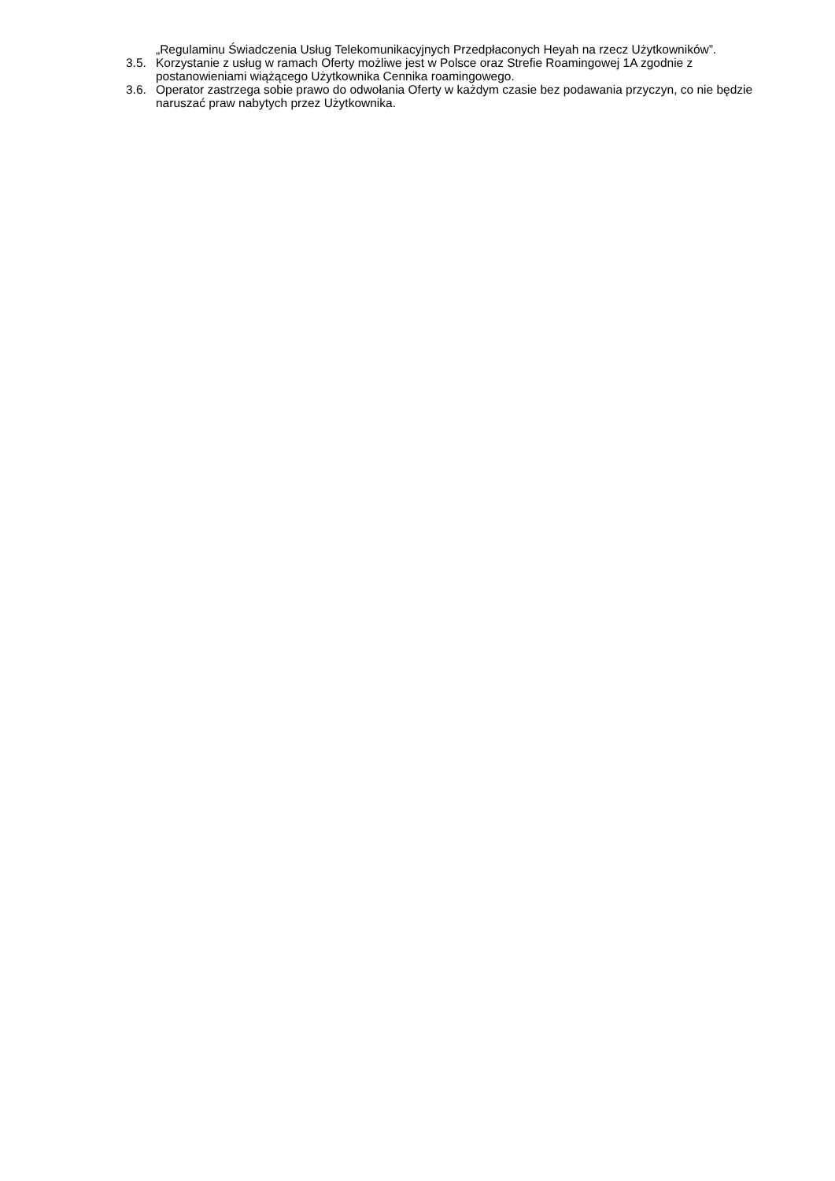„Regulaminu Świadczenia Usług Telekomunikacyjnych Przedpłaconych Heyah na rzecz Użytkowników”.
3.5. Korzystanie z usług w ramach Oferty możliwe jest w Polsce oraz Strefie Roamingowej 1A zgodnie z postanowieniami wiążącego Użytkownika Cennika roamingowego.
3.6. Operator zastrzega sobie prawo do odwołania Oferty w każdym czasie bez podawania przyczyn, co nie będzie naruszać praw nabytych przez Użytkownika.